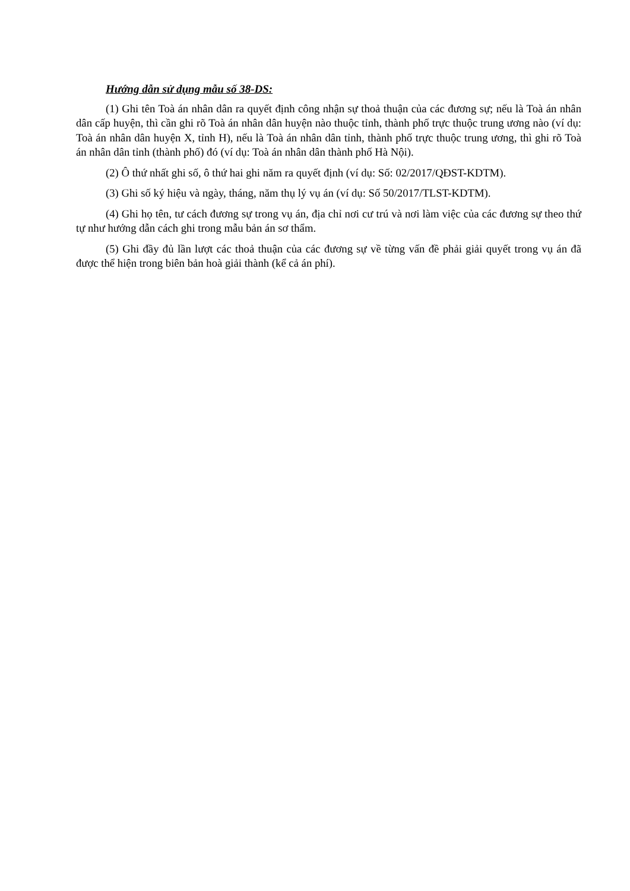Hướng dẫn sử dụng mẫu số 38-DS:
(1) Ghi tên Toà án nhân dân ra quyết định công nhận sự thoả thuận của các đương sự; nếu là Toà án nhân dân cấp huyện, thì cần ghi rõ Toà án nhân dân huyện nào thuộc tỉnh, thành phố trực thuộc trung ương nào (ví dụ: Toà án nhân dân huyện X, tỉnh H), nếu là Toà án nhân dân tỉnh, thành phố trực thuộc trung ương, thì ghi rõ Toà án nhân dân tỉnh (thành phố) đó (ví dụ: Toà án nhân dân thành phố Hà Nội).
(2) Ô thứ nhất ghi số, ô thứ hai ghi năm ra quyết định (ví dụ: Số: 02/2017/QĐST-KDTM).
(3) Ghi số ký hiệu và ngày, tháng, năm thụ lý vụ án (ví dụ: Số 50/2017/TLST-KDTM).
(4) Ghi họ tên, tư cách đương sự trong vụ án, địa chỉ nơi cư trú và nơi làm việc của các đương sự theo thứ tự như hướng dẫn cách ghi trong mẫu bản án sơ thẩm.
(5) Ghi đầy đủ lần lượt các thoả thuận của các đương sự về từng vấn đề phải giải quyết trong vụ án đã được thể hiện trong biên bản hoà giải thành (kể cả án phí).